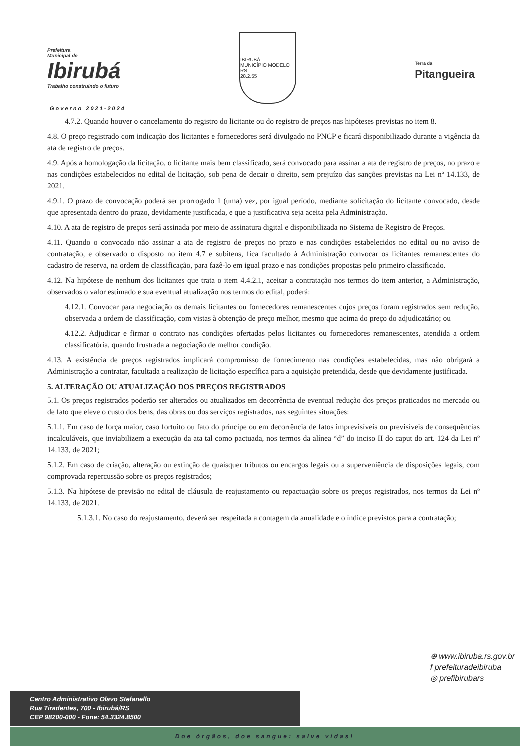Prefeitura
Municipal de
Ibirubá
Trabalho construindo o futuro
IBIRUBÁ
MUNICÍPIO MODELO RS
28.2.55
Terra da
Pitangueira
Governo 2021-2024
4.7.2. Quando houver o cancelamento do registro do licitante ou do registro de preços nas hipóteses previstas no item 8.
4.8. O preço registrado com indicação dos licitantes e fornecedores será divulgado no PNCP e ficará disponibilizado durante a vigência da ata de registro de preços.
4.9. Após a homologação da licitação, o licitante mais bem classificado, será convocado para assinar a ata de registro de preços, no prazo e nas condições estabelecidos no edital de licitação, sob pena de decair o direito, sem prejuízo das sanções previstas na Lei nº 14.133, de 2021.
4.9.1. O prazo de convocação poderá ser prorrogado 1 (uma) vez, por igual período, mediante solicitação do licitante convocado, desde que apresentada dentro do prazo, devidamente justificada, e que a justificativa seja aceita pela Administração.
4.10. A ata de registro de preços será assinada por meio de assinatura digital e disponibilizada no Sistema de Registro de Preços.
4.11. Quando o convocado não assinar a ata de registro de preços no prazo e nas condições estabelecidos no edital ou no aviso de contratação, e observado o disposto no item 4.7 e subitens, fica facultado à Administração convocar os licitantes remanescentes do cadastro de reserva, na ordem de classificação, para fazê-lo em igual prazo e nas condições propostas pelo primeiro classificado.
4.12. Na hipótese de nenhum dos licitantes que trata o item 4.4.2.1, aceitar a contratação nos termos do item anterior, a Administração, observados o valor estimado e sua eventual atualização nos termos do edital, poderá:
4.12.1. Convocar para negociação os demais licitantes ou fornecedores remanescentes cujos preços foram registrados sem redução, observada a ordem de classificação, com vistas à obtenção de preço melhor, mesmo que acima do preço do adjudicatário; ou
4.12.2. Adjudicar e firmar o contrato nas condições ofertadas pelos licitantes ou fornecedores remanescentes, atendida a ordem classificatória, quando frustrada a negociação de melhor condição.
4.13. A existência de preços registrados implicará compromisso de fornecimento nas condições estabelecidas, mas não obrigará a Administração a contratar, facultada a realização de licitação específica para a aquisição pretendida, desde que devidamente justificada.
5. ALTERAÇÃO OU ATUALIZAÇÃO DOS PREÇOS REGISTRADOS
5.1. Os preços registrados poderão ser alterados ou atualizados em decorrência de eventual redução dos preços praticados no mercado ou de fato que eleve o custo dos bens, das obras ou dos serviços registrados, nas seguintes situações:
5.1.1. Em caso de força maior, caso fortuito ou fato do príncipe ou em decorrência de fatos imprevisíveis ou previsíveis de consequências incalculáveis, que inviabilizem a execução da ata tal como pactuada, nos termos da alínea “d” do inciso II do caput do art. 124 da Lei nº 14.133, de 2021;
5.1.2. Em caso de criação, alteração ou extinção de quaisquer tributos ou encargos legais ou a superveniência de disposições legais, com comprovada repercussão sobre os preços registrados;
5.1.3. Na hipótese de previsão no edital de cláusula de reajustamento ou repactuação sobre os preços registrados, nos termos da Lei nº 14.133, de 2021.
5.1.3.1. No caso do reajustamento, deverá ser respeitada a contagem da anualidade e o índice previstos para a contratação;
⊕ www.ibiruba.rs.gov.br
f prefeituradeibiruba
◎ prefibirubars
Centro Administrativo Olavo Stefanello
Rua Tiradentes, 700 - Ibirubá/RS
CEP 98200-000 - Fone: 54.3324.8500
Doe órgãos, doe sangue: salve vidas!